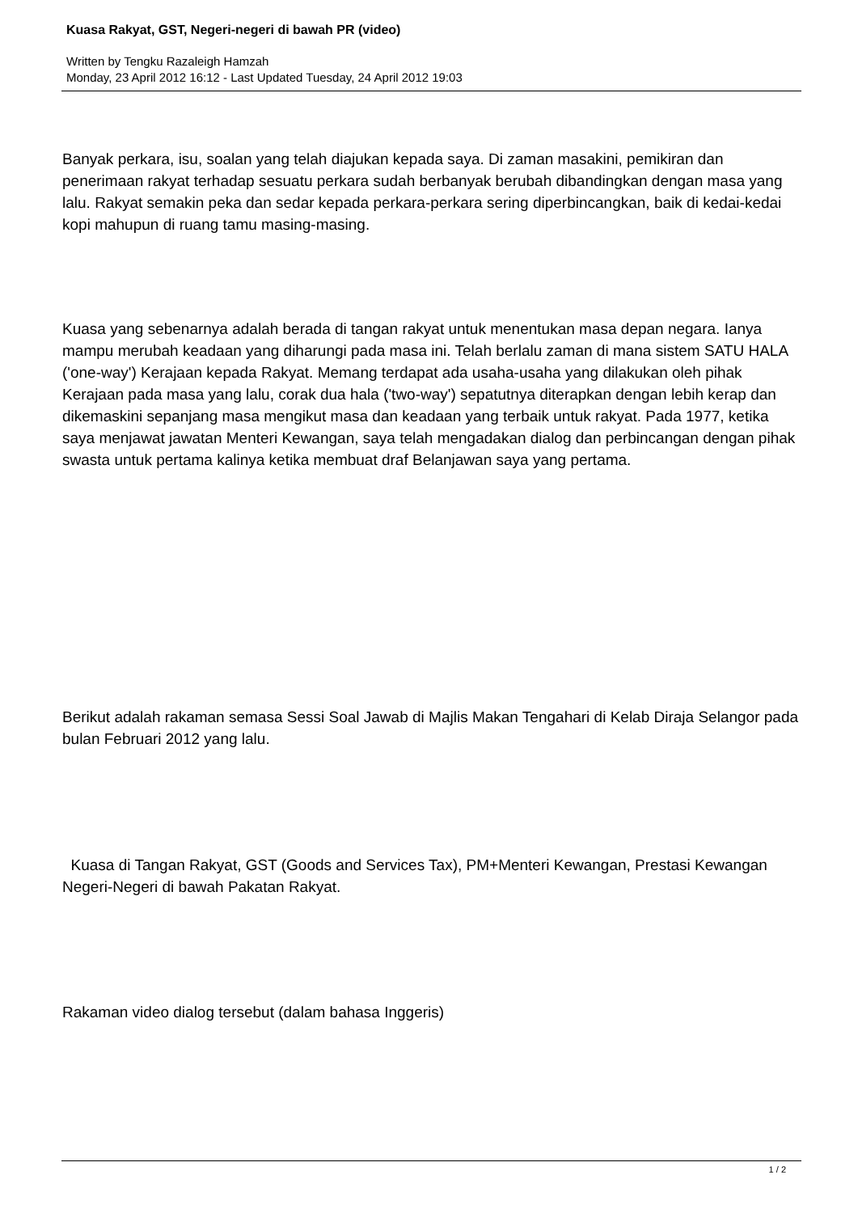Kuasa Rakyat, GST, Negeri-negeri di bawah PR (video)
Written by Tengku Razaleigh Hamzah
Monday, 23 April 2012 16:12 - Last Updated Tuesday, 24 April 2012 19:03
Banyak perkara, isu, soalan yang telah diajukan kepada saya. Di zaman masakini, pemikiran dan penerimaan rakyat terhadap sesuatu perkara sudah berbanyak berubah dibandingkan dengan masa yang lalu. Rakyat semakin peka dan sedar kepada perkara-perkara sering diperbincangkan, baik di kedai-kedai kopi mahupun di ruang tamu masing-masing.
Kuasa yang sebenarnya adalah berada di tangan rakyat untuk menentukan masa depan negara. Ianya mampu merubah keadaan yang diharungi pada masa ini. Telah berlalu zaman di mana sistem SATU HALA ('one-way') Kerajaan kepada Rakyat. Memang terdapat ada usaha-usaha yang dilakukan oleh pihak Kerajaan pada masa yang lalu, corak dua hala ('two-way') sepatutnya diterapkan dengan lebih kerap dan dikemaskini sepanjang masa mengikut masa dan keadaan yang terbaik untuk rakyat. Pada 1977, ketika saya menjawat jawatan Menteri Kewangan, saya telah mengadakan dialog dan perbincangan dengan pihak swasta untuk pertama kalinya ketika membuat draf Belanjawan saya yang pertama.
Berikut adalah rakaman semasa Sessi Soal Jawab di Majlis Makan Tengahari di Kelab Diraja Selangor pada bulan Februari 2012 yang lalu.
Kuasa di Tangan Rakyat, GST (Goods and Services Tax), PM+Menteri Kewangan, Prestasi Kewangan Negeri-Negeri di bawah Pakatan Rakyat.
Rakaman video dialog tersebut (dalam bahasa Inggeris)
1 / 2